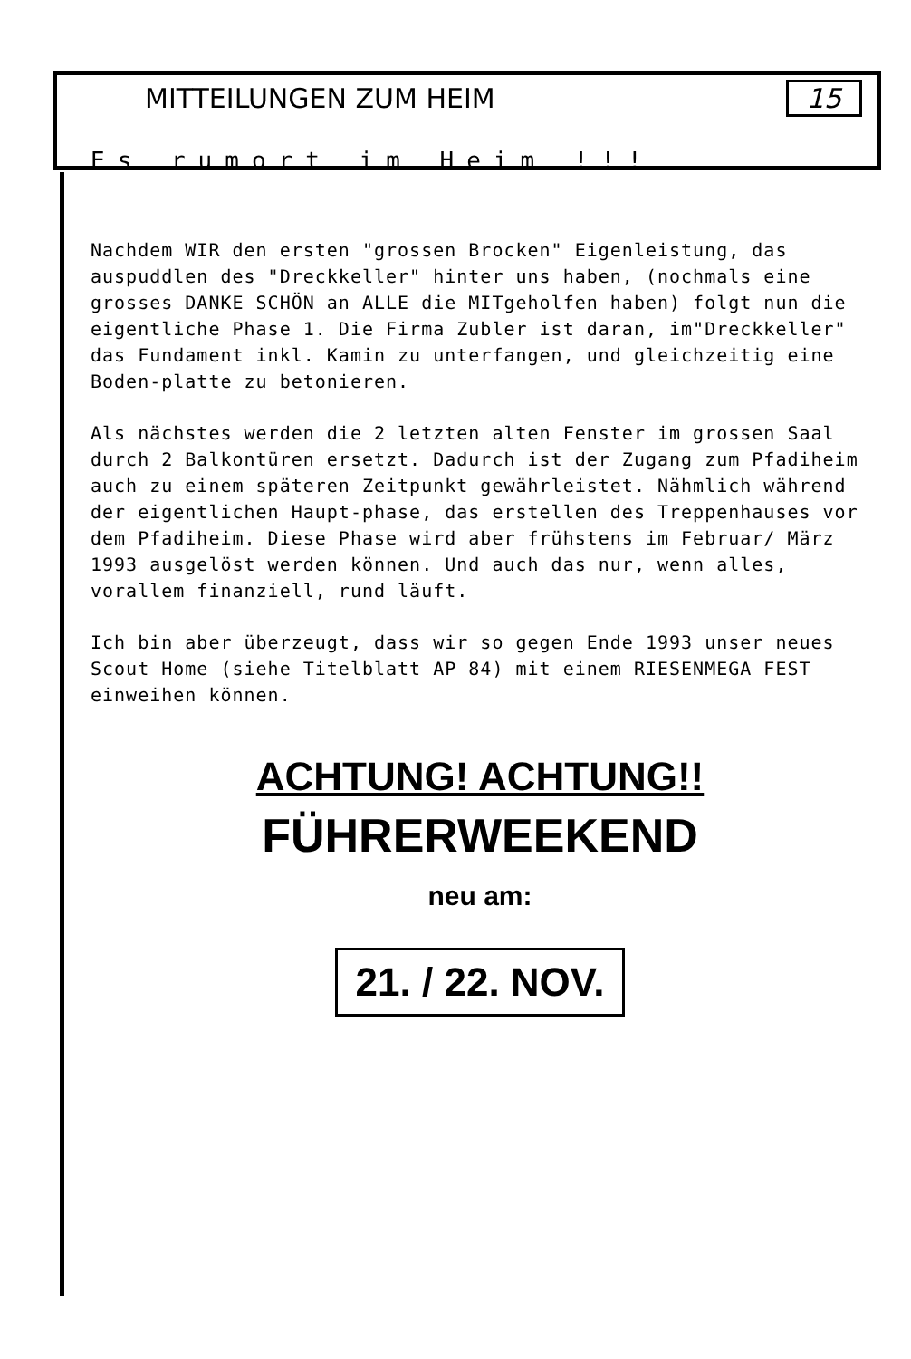MITTEILUNGEN ZUM HEIM 15
Es rumort im Heim !!!
Nachdem WIR den ersten "grossen Brocken" Eigenleistung, das auspuddlen des "Dreckkeller" hinter uns haben, (nochmals eine grosses DANKE SCHÖN an ALLE die MITgeholfen haben) folgt nun die eigentliche Phase 1. Die Firma Zubler ist daran, im"Dreckkeller" das Fundament inkl. Kamin zu unterfangen, und gleichzeitig eine Boden-platte zu betonieren.
Als nächstes werden die 2 letzten alten Fenster im grossen Saal durch 2 Balkontüren ersetzt. Dadurch ist der Zugang zum Pfadiheim auch zu einem späteren Zeitpunkt gewährleistet. Nähmlich während der eigentlichen Haupt-phase, das erstellen des Treppenhauses vor dem Pfadiheim. Diese Phase wird aber frühstens im Februar/ März 1993 ausgelöst werden können. Und auch das nur, wenn alles, vorallem finanziell, rund läuft.
Ich bin aber überzeugt, dass wir so gegen Ende 1993 unser neues Scout Home (siehe Titelblatt AP 84) mit einem RIESENMEGA FEST einweihen können.
ACHTUNG! ACHTUNG!!
FÜHRERWEEKEND
neu am:
21. / 22. NOV.